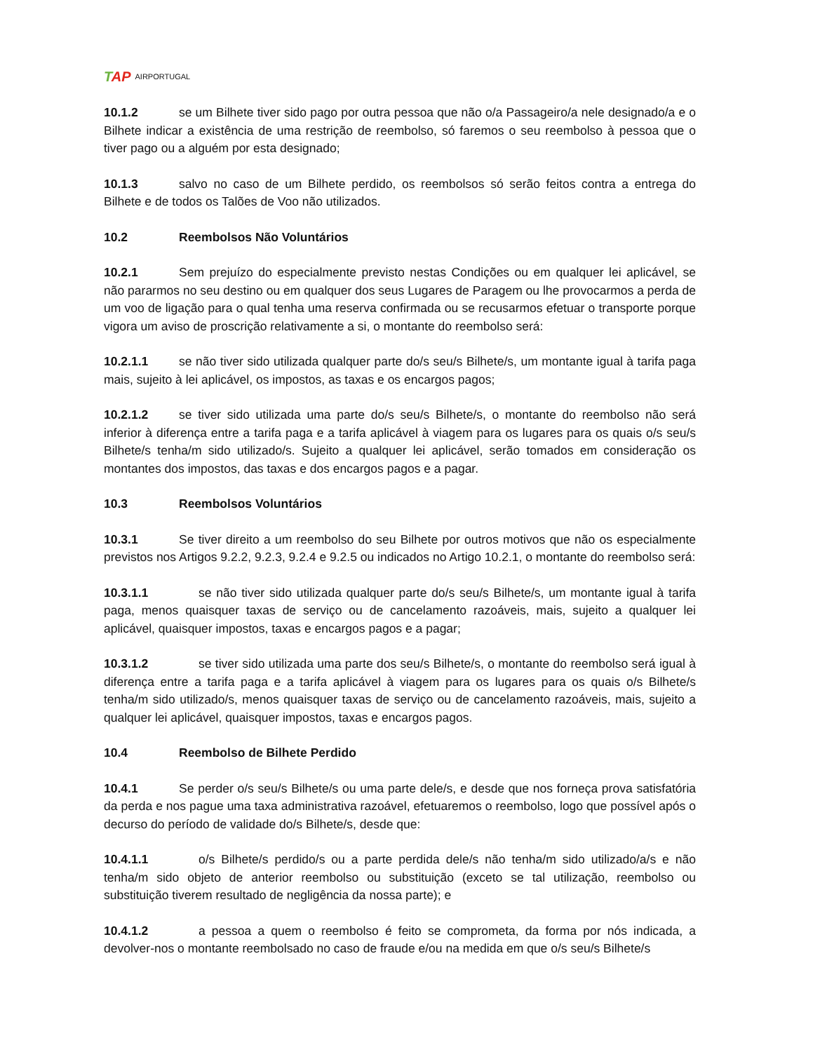TAP AIRPORTUGAL
10.1.2 se um Bilhete tiver sido pago por outra pessoa que não o/a Passageiro/a nele designado/a e o Bilhete indicar a existência de uma restrição de reembolso, só faremos o seu reembolso à pessoa que o tiver pago ou a alguém por esta designado;
10.1.3 salvo no caso de um Bilhete perdido, os reembolsos só serão feitos contra a entrega do Bilhete e de todos os Talões de Voo não utilizados.
10.2 Reembolsos Não Voluntários
10.2.1 Sem prejuízo do especialmente previsto nestas Condições ou em qualquer lei aplicável, se não pararmos no seu destino ou em qualquer dos seus Lugares de Paragem ou lhe provocarmos a perda de um voo de ligação para o qual tenha uma reserva confirmada ou se recusarmos efetuar o transporte porque vigora um aviso de proscrição relativamente a si, o montante do reembolso será:
10.2.1.1 se não tiver sido utilizada qualquer parte do/s seu/s Bilhete/s, um montante igual à tarifa paga mais, sujeito à lei aplicável, os impostos, as taxas e os encargos pagos;
10.2.1.2 se tiver sido utilizada uma parte do/s seu/s Bilhete/s, o montante do reembolso não será inferior à diferença entre a tarifa paga e a tarifa aplicável à viagem para os lugares para os quais o/s seu/s Bilhete/s tenha/m sido utilizado/s. Sujeito a qualquer lei aplicável, serão tomados em consideração os montantes dos impostos, das taxas e dos encargos pagos e a pagar.
10.3 Reembolsos Voluntários
10.3.1 Se tiver direito a um reembolso do seu Bilhete por outros motivos que não os especialmente previstos nos Artigos 9.2.2, 9.2.3, 9.2.4 e 9.2.5 ou indicados no Artigo 10.2.1, o montante do reembolso será:
10.3.1.1 se não tiver sido utilizada qualquer parte do/s seu/s Bilhete/s, um montante igual à tarifa paga, menos quaisquer taxas de serviço ou de cancelamento razoáveis, mais, sujeito a qualquer lei aplicável, quaisquer impostos, taxas e encargos pagos e a pagar;
10.3.1.2 se tiver sido utilizada uma parte dos seu/s Bilhete/s, o montante do reembolso será igual à diferença entre a tarifa paga e a tarifa aplicável à viagem para os lugares para os quais o/s Bilhete/s tenha/m sido utilizado/s, menos quaisquer taxas de serviço ou de cancelamento razoáveis, mais, sujeito a qualquer lei aplicável, quaisquer impostos, taxas e encargos pagos.
10.4 Reembolso de Bilhete Perdido
10.4.1 Se perder o/s seu/s Bilhete/s ou uma parte dele/s, e desde que nos forneça prova satisfatória da perda e nos pague uma taxa administrativa razoável, efetuaremos o reembolso, logo que possível após o decurso do período de validade do/s Bilhete/s, desde que:
10.4.1.1 o/s Bilhete/s perdido/s ou a parte perdida dele/s não tenha/m sido utilizado/a/s e não tenha/m sido objeto de anterior reembolso ou substituição (exceto se tal utilização, reembolso ou substituição tiverem resultado de negligência da nossa parte); e
10.4.1.2 a pessoa a quem o reembolso é feito se comprometa, da forma por nós indicada, a devolver-nos o montante reembolsado no caso de fraude e/ou na medida em que o/s seu/s Bilhete/s